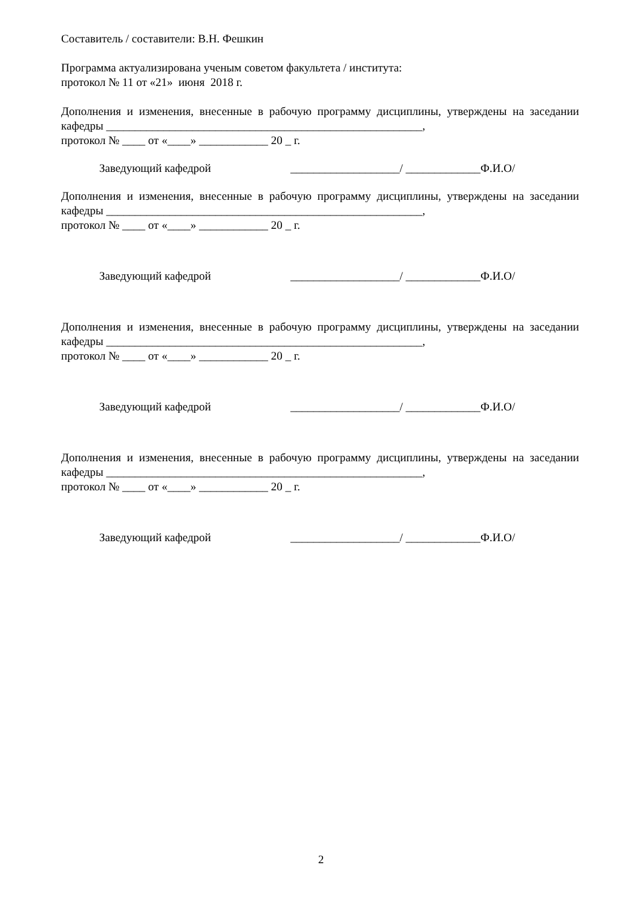Составитель / составители: В.Н. Фешкин
Программа актуализирована ученым советом факультета / института:
протокол № 11 от «21» июня 2018 г.
Дополнения и изменения, внесенные в рабочую программу дисциплины, утверждены на заседании кафедры _______________________________________________________,
протокол № ____ от «____» ____________ 20 _ г.
Заведующий кафедрой ___________________/ _____________Ф.И.О/
Дополнения и изменения, внесенные в рабочую программу дисциплины, утверждены на заседании кафедры _______________________________________________________,
протокол № ____ от «____» ____________ 20 _ г.
Заведующий кафедрой ___________________/ _____________Ф.И.О/
Дополнения и изменения, внесенные в рабочую программу дисциплины, утверждены на заседании кафедры _______________________________________________________,
протокол № ____ от «____» ____________ 20 _ г.
Заведующий кафедрой ___________________/ _____________Ф.И.О/
Дополнения и изменения, внесенные в рабочую программу дисциплины, утверждены на заседании кафедры _______________________________________________________,
протокол № ____ от «____» ____________ 20 _ г.
Заведующий кафедрой ___________________/ _____________Ф.И.О/
2